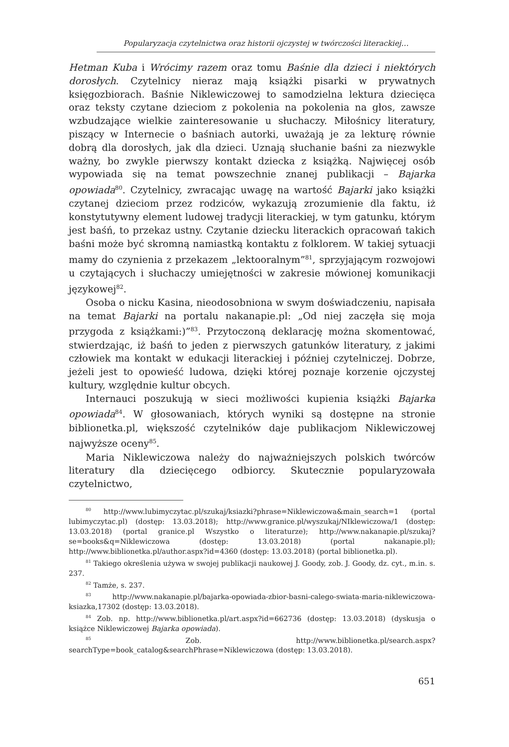Popularyzacja czytelnictwa oraz historii ojczystej w twórczości literackiej…
Hetman Kuba i Wrócimy razem oraz tomu Baśnie dla dzieci i niektórych dorosłych. Czytelnicy nieraz mają książki pisarki w prywatnych księgozbiorach. Baśnie Niklewiczowej to samodzielna lektura dziecięca oraz teksty czytane dzieciom z pokolenia na pokolenia na głos, zawsze wzbudzające wielkie zainteresowanie u słuchaczy. Miłośnicy literatury, piszący w Internecie o baśniach autorki, uważają je za lekturę równie dobrą dla dorosłych, jak dla dzieci. Uznają słuchanie baśni za niezwykle ważny, bo zwykle pierwszy kontakt dziecka z książką. Najwięcej osób wypowiada się na temat powszechnie znanej publikacji – Bajarka opowiada<sup>80</sup>. Czytelnicy, zwracając uwagę na wartość Bajarki jako książki czytanej dzieciom przez rodziców, wykazują zrozumienie dla faktu, iż konstytutywny element ludowej tradycji literackiej, w tym gatunku, którym jest baśń, to przekaz ustny. Czytanie dziecku literackich opracowań takich baśni może być skromną namiastką kontaktu z folklorem. W takiej sytuacji mamy do czynienia z przekazem „lektooralnym”<sup>81</sup>, sprzyjającym rozwojowi u czytających i słuchaczy umiejętności w zakresie mówionej komunikacji językowej<sup>82</sup>.
Osoba o nicku Kasina, nieodosobniona w swym doświadczeniu, napisała na temat Bajarki na portalu nakanapie.pl: „Od niej zaczęła się moja przygoda z książkami:)”<sup>83</sup>. Przytoczoną deklarację można skomentować, stwierdzając, iż baśń to jeden z pierwszych gatunków literatury, z jakimi człowiek ma kontakt w edukacji literackiej i później czytelniczej. Dobrze, jeżeli jest to opowieść ludowa, dzięki której poznaje korzenie ojczystej kultury, względnie kultur obcych.
Internauci poszukują w sieci możliwości kupienia książki Bajarka opowiada<sup>84</sup>. W głosowaniach, których wyniki są dostępne na stronie biblionetka.pl, większość czytelników daje publikacjom Niklewiczowej najwyższe oceny<sup>85</sup>.
Maria Niklewiczowa należy do najważniejszych polskich twórców literatury dla dziecięcego odbiorcy. Skutecznie popularyzowała czytelnictwo,
<sup>80</sup> http://www.lubimyczytac.pl/szukaj/ksiazki?phrase=Niklewiczowa&main_search=1 (portal lubimyczytac.pl) (dostęp: 13.03.2018); http://www.granice.pl/wyszukaj/NIklewiczowa/1 (dostęp: 13.03.2018) (portal granice.pl Wszystko o literaturze); http://www.nakanapie.pl/szukaj?se=books&q=Niklewiczowa (dostęp: 13.03.2018) (portal nakanapie.pl); http://www.biblionetka.pl/author.aspx?id=4360 (dostęp: 13.03.2018) (portal biblionetka.pl).
<sup>81</sup> Takiego określenia używa w swojej publikacji naukowej J. Goody, zob. J. Goody, dz. cyt., m.in. s. 237.
<sup>82</sup> Tamże, s. 237.
<sup>83</sup> http://www.nakanapie.pl/bajarka-opowiada-zbior-basni-calego-swiata-maria-niklewiczowa-ksiazka,17302 (dostęp: 13.03.2018).
<sup>84</sup> Zob. np. http://www.biblionetka.pl/art.aspx?id=662736 (dostęp: 13.03.2018) (dyskusja o książce Niklewiczowej Bajarka opowiada).
<sup>85</sup> Zob. http://www.biblionetka.pl/search.aspx?searchType=book_catalog&searchPhrase=Niklewiczowa (dostęp: 13.03.2018).
651